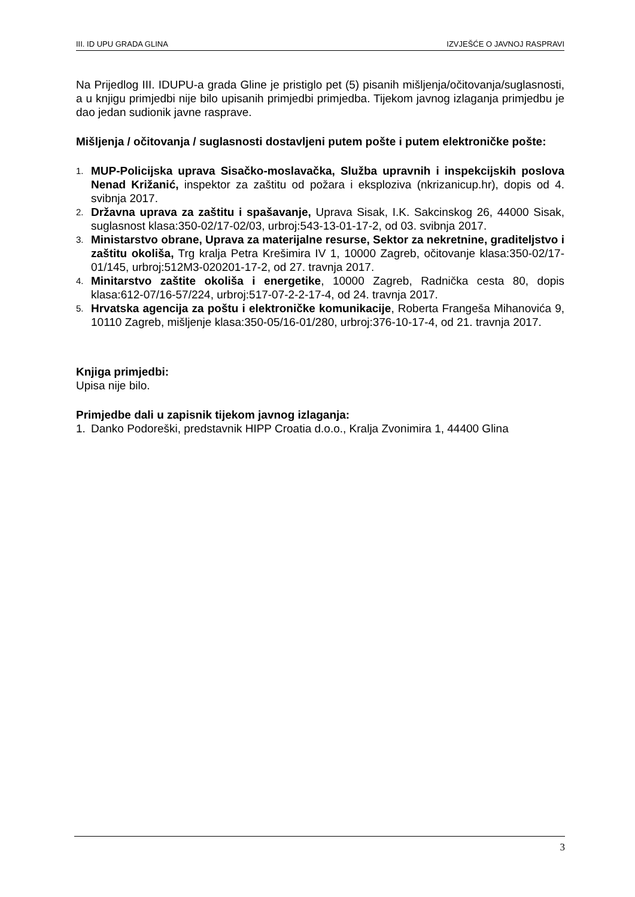III. ID UPU GRADA GLINA IZVJEŠĆE O JAVNOJ RASPRAVI
Na Prijedlog III. IDUPU-a grada Gline je pristiglo pet (5) pisanih mišljenja/očitovanja/suglasnosti, a u knjigu primjedbi nije bilo upisanih primjedbi primjedba. Tijekom javnog izlaganja primjedbu je dao jedan sudionik javne rasprave.
Mišljenja / očitovanja / suglasnosti dostavljeni putem pošte i putem elektroničke pošte:
1. MUP-Policijska uprava Sisačko-moslavačka, Služba upravnih i inspekcijskih poslova Nenad Križanić, inspektor za zaštitu od požara i eksploziva (nkrizanicup.hr), dopis od 4. svibnja 2017.
2. Državna uprava za zaštitu i spašavanje, Uprava Sisak, I.K. Sakcinskog 26, 44000 Sisak, suglasnost klasa:350-02/17-02/03, urbroj:543-13-01-17-2, od 03. svibnja 2017.
3. Ministarstvo obrane, Uprava za materijalne resurse, Sektor za nekretnine, graditeljstvo i zaštitu okoliša, Trg kralja Petra Krešimira IV 1, 10000 Zagreb, očitovanje klasa:350-02/17-01/145, urbroj:512M3-020201-17-2, od 27. travnja 2017.
4. Minitarstvo zaštite okoliša i energetike, 10000 Zagreb, Radnička cesta 80, dopis klasa:612-07/16-57/224, urbroj:517-07-2-2-17-4, od 24. travnja 2017.
5. Hrvatska agencija za poštu i elektroničke komunikacije, Roberta Frangeša Mihanovića 9, 10110 Zagreb, mišljenje klasa:350-05/16-01/280, urbroj:376-10-17-4, od 21. travnja 2017.
Knjiga primjedbi:
Upisa nije bilo.
Primjedbe dali u zapisnik tijekom javnog izlaganja:
1. Danko Podoreški, predstavnik HIPP Croatia d.o.o., Kralja Zvonimira 1, 44400 Glina
3